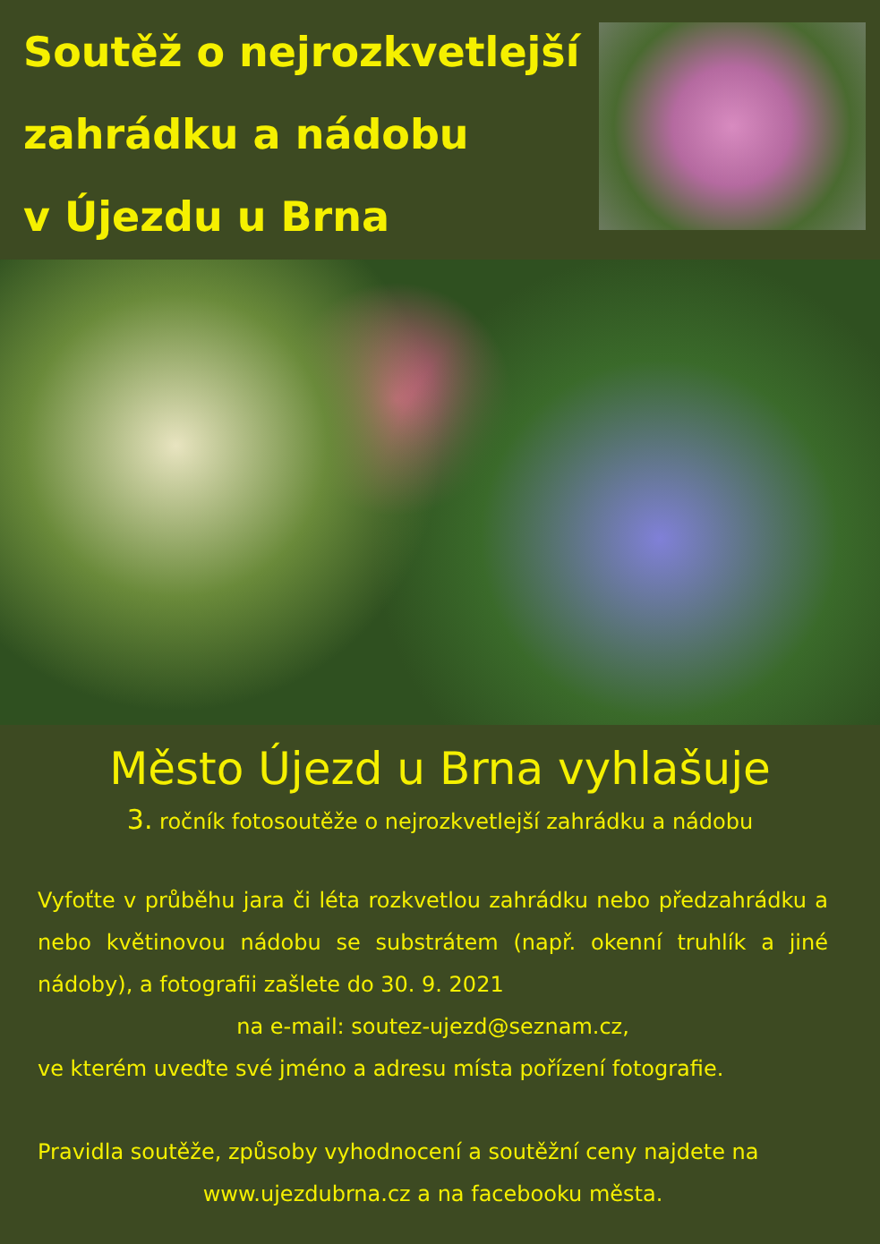Soutěž o nejrozkvetlejší
zahrádku a nádobu
v Újezdu u Brna
Město Újezd u Brna vyhlašuje
3. ročník fotosoutěže o nejrozkvetlejší zahrádku a nádobu
Vyfoťte v průběhu jara či léta rozkvetlou zahrádku nebo předzahrádku a nebo květinovou nádobu se substrátem (např. okenní truhlík a jiné nádoby), a fotografii zašlete do 30. 9. 2021
na e-mail: soutez-ujezd@seznam.cz,
ve kterém uveďte své jméno a adresu místa pořízení fotografie.
Pravidla soutěže, způsoby vyhodnocení a soutěžní ceny najdete na
www.ujezdubrna.cz a na facebooku města.